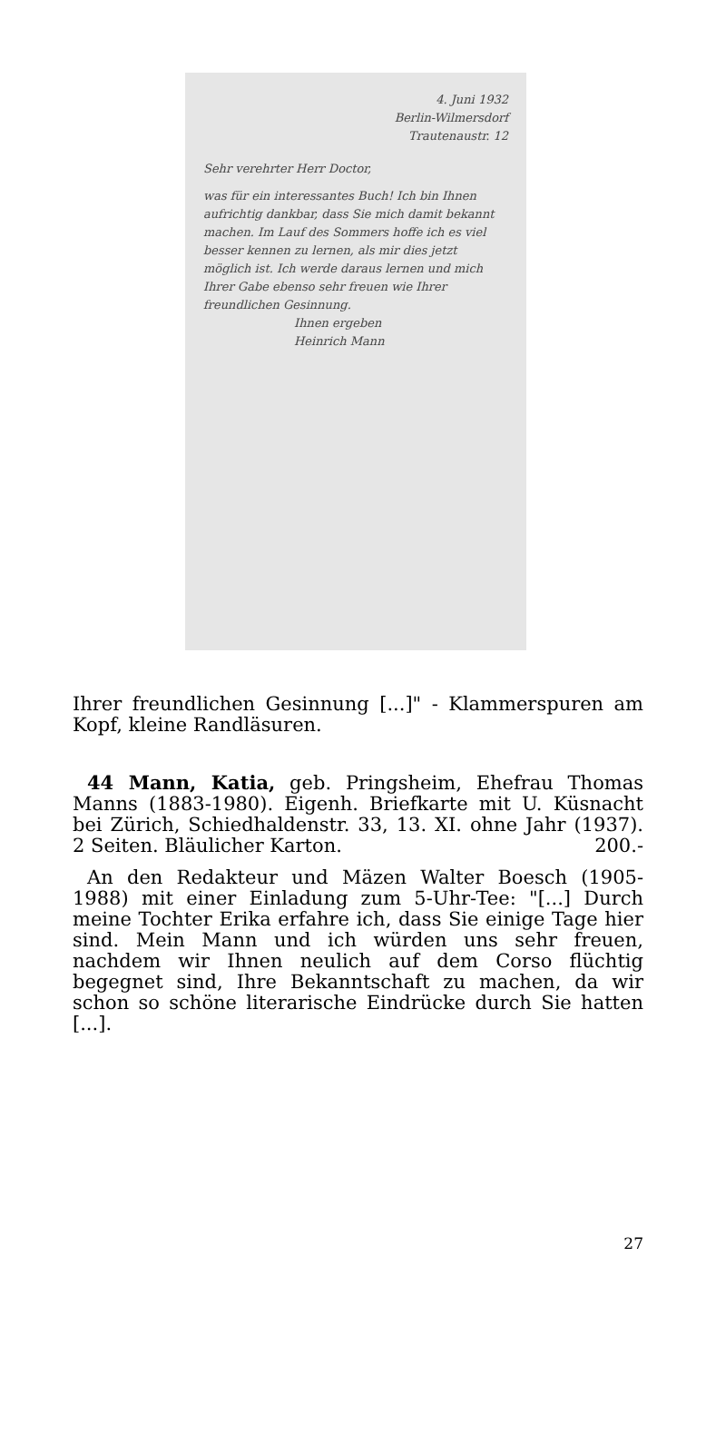4. Juni 1932
Berlin-Wilmersdorf
Trautenaustr. 12
Sehr verehrter Herr Doctor,
was für ein interessantes Buch! Ich bin Ihnen aufrichtig dankbar, dass Sie mich damit bekannt machen. Im Lauf des Sommers hoffe ich es viel besser kennen zu lernen, als mir dies jetzt möglich ist. Ich werde daraus lernen und mich Ihrer Gabe ebenso sehr freuen wie Ihrer freundlichen Gesinnung.
Ihnen ergeben
Heinrich Mann
Ihrer freundlichen Gesinnung [...]" - Klammerspuren am Kopf, kleine Randläsuren.
44 Mann, Katia, geb. Pringsheim, Ehefrau Thomas Manns (1883-1980). Eigenh. Briefkarte mit U. Küsnacht bei Zürich, Schiedhaldenstr. 33, 13. XI. ohne Jahr (1937). 2 Seiten. Bläulicher Karton. 200.-
An den Redakteur und Mäzen Walter Boesch (1905-1988) mit einer Einladung zum 5-Uhr-Tee: "[...] Durch meine Tochter Erika erfahre ich, dass Sie einige Tage hier sind. Mein Mann und ich würden uns sehr freuen, nachdem wir Ihnen neulich auf dem Corso flüchtig begegnet sind, Ihre Bekanntschaft zu machen, da wir schon so schöne literarische Eindrücke durch Sie hatten [...].
27